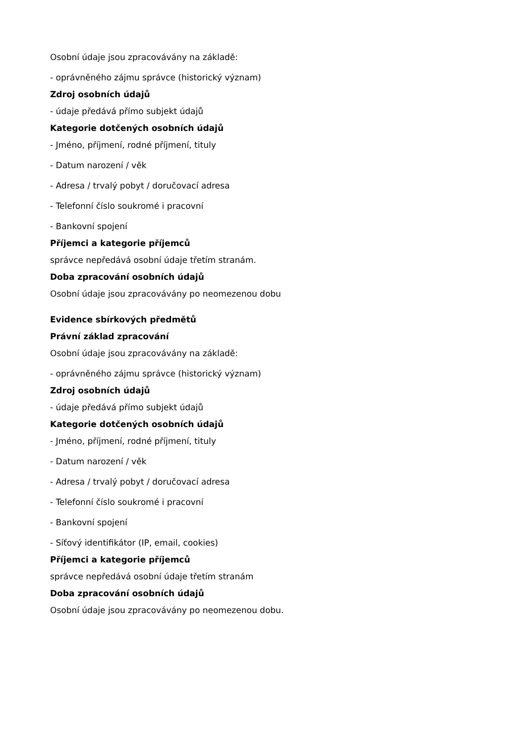Osobní údaje jsou zpracovávány na základě:
- oprávněného zájmu správce (historický význam)
Zdroj osobních údajů
- údaje předává přímo subjekt údajů
Kategorie dotčených osobních údajů
- Jméno, příjmení, rodné příjmení, tituly
- Datum narození / věk
- Adresa / trvalý pobyt / doručovací adresa
- Telefonní číslo soukromé i pracovní
- Bankovní spojení
Příjemci a kategorie příjemců
správce nepředává osobní údaje třetím stranám.
Doba zpracování osobních údajů
Osobní údaje jsou zpracovávány po neomezenou dobu
Evidence sbírkových předmětů
Právní základ zpracování
Osobní údaje jsou zpracovávány na základě:
- oprávněného zájmu správce (historický význam)
Zdroj osobních údajů
- údaje předává přímo subjekt údajů
Kategorie dotčených osobních údajů
- Jméno, příjmení, rodné příjmení, tituly
- Datum narození / věk
- Adresa / trvalý pobyt / doručovací adresa
- Telefonní číslo soukromé i pracovní
- Bankovní spojení
- Síťový identifikátor (IP, email, cookies)
Příjemci a kategorie příjemců
správce nepředává osobní údaje třetím stranám
Doba zpracování osobních údajů
Osobní údaje jsou zpracovávány po neomezenou dobu.